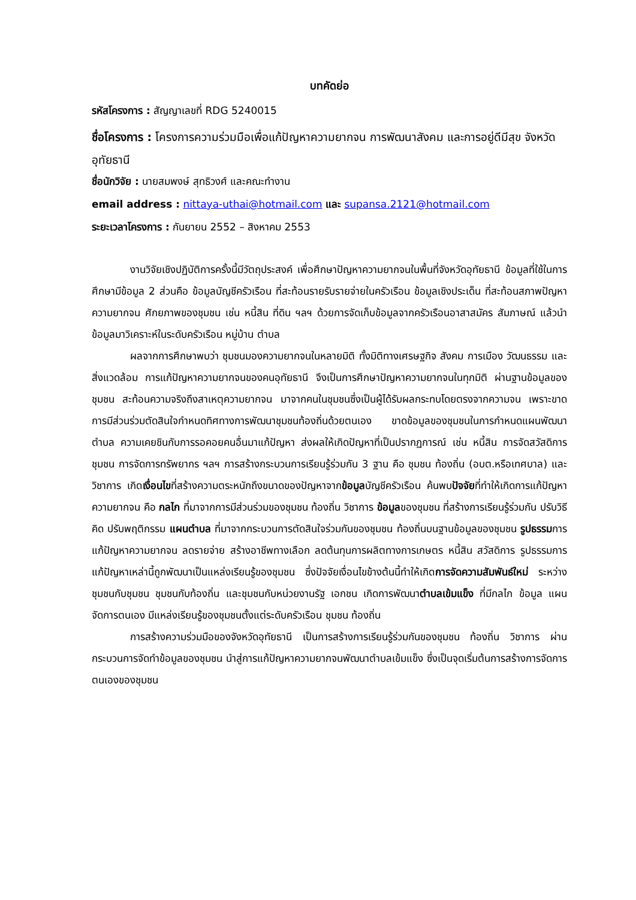บทคัดย่อ
รหัสโครงการ : สัญญาเลขที่ RDG 5240015
ชื่อโครงการ : โครงการความร่วมมือเพื่อแก้ปัญหาความยากจน การพัฒนาสังคม และการอยู่ดีมีสุข จังหวัดอุทัยธานี
ชื่อนักวิจัย : นายสมพงษ์ สุทธิวงศ์ และคณะทำงาน
email address : nittaya-uthai@hotmail.com และ supansa.2121@hotmail.com
ระยะเวลาโครงการ : กันยายน 2552 – สิงหาคม 2553
งานวิจัยเชิงปฏิบัติการครั้งนี้มีวัตถุประสงค์ เพื่อศึกษาปัญหาความยากจนในพื้นที่จังหวัดอุทัยธานี ข้อมูลที่ใช้ในการศึกษามีข้อมูล 2 ส่วนคือ ข้อมูลบัญชีครัวเรือน ที่สะท้อนรายรับรายจ่ายในครัวเรือน ข้อมูลเชิงประเด็น ที่สะท้อนสภาพปัญหาความยากจน ศักยภาพของชุมชน เช่น หนี้สิน ที่ดิน ฯลฯ ด้วยการจัดเก็บข้อมูลจากครัวเรือนอาสาสมัคร สัมภาษณ์ แล้วนำข้อมูลมาวิเคราะห์ในระดับครัวเรือน หมู่บ้าน ตำบล
ผลจากการศึกษาพบว่า ชุมชนมองความยากจนในหลายมิติ ทั้งมิติทางเศรษฐกิจ สังคม การเมือง วัฒนธรรม และสิ่งแวดล้อม การแก้ปัญหาความยากจนของคนอุทัยธานี จึงเป็นการศึกษาปัญหาความยากจนในทุกมิติ ผ่านฐานข้อมูลของชุมชน สะท้อนความจริงถึงสาเหตุความยากจน มาจากคนในชุมชนซึ่งเป็นผู้ได้รับผลกระทบโดยตรงจากความจน เพราะขาดการมีส่วนร่วมตัดสินใจกำหนดทิศทางการพัฒนาชุมชนท้องถิ่นด้วยตนเอง ขาดข้อมูลของชุมชนในการกำหนดแผนพัฒนาตำบล ความเคยชินกับการรอคอยคนอื่นมาแก้ปัญหา ส่งผลให้เกิดปัญหาที่เป็นปรากฏการณ์ เช่น หนี้สิน การจัดสวัสดิการชุมชน การจัดการทรัพยากร ฯลฯ การสร้างกระบวนการเรียนรู้ร่วมกัน 3 ฐาน คือ ชุมชน ท้องถิ่น (อบต.หรือเทศบาล) และวิชาการ เกิดเงื่อนไขที่สร้างความตระหนักถึงขนาดของปัญหาจากข้อมูลบัญชีครัวเรือน ค้นพบปัจจัยที่ทำให้เกิดการแก้ปัญหาความยากจน คือ กลไก ที่มาจากการมีส่วนร่วมของชุมชน ท้องถิ่น วิชาการ ข้อมูลของชุมชน ที่สร้างการเรียนรู้ร่วมกัน ปรับวิธีคิด ปรับพฤติกรรม แผนตำบล ที่มาจากกระบวนการตัดสินใจร่วมกันของชุมชน ท้องถิ่นบนฐานข้อมูลของชุมชน รูปธรรมการแก้ปัญหาความยากจน ลดรายจ่าย สร้างอาชีพทางเลือก ลดต้นทุนการผลิตทางการเกษตร หนี้สิน สวัสดิการ รูปธรรมการแก้ปัญหาเหล่านี้ถูกพัฒนาเป็นแหล่งเรียนรู้ของชุมชน ซึ่งปัจจัยเงื่อนไขข้างต้นนี้ทำให้เกิดการจัดความสัมพันธ์ใหม่ ระหว่างชุมชนกับชุมชน ชุมชนกับท้องถิ่น และชุมชนกับหน่วยงานรัฐ เอกชน เกิดการพัฒนาตำบลเข้มแข็ง ที่มีกลไก ข้อมูล แผนจัดการตนเอง มีแหล่งเรียนรู้ของชุมชนตั้งแต่ระดับครัวเรือน ชุมชน ท้องถิ่น
การสร้างความร่วมมือของจังหวัดอุทัยธานี เป็นการสร้างการเรียนรู้ร่วมกันของชุมชน ท้องถิ่น วิชาการ ผ่านกระบวนการจัดทำข้อมูลของชุมชน นำสู่การแก้ปัญหาความยากจนพัฒนาตำบลเข้มแข็ง ซึ่งเป็นจุดเริ่มต้นการสร้างการจัดการตนเองของชุมชน